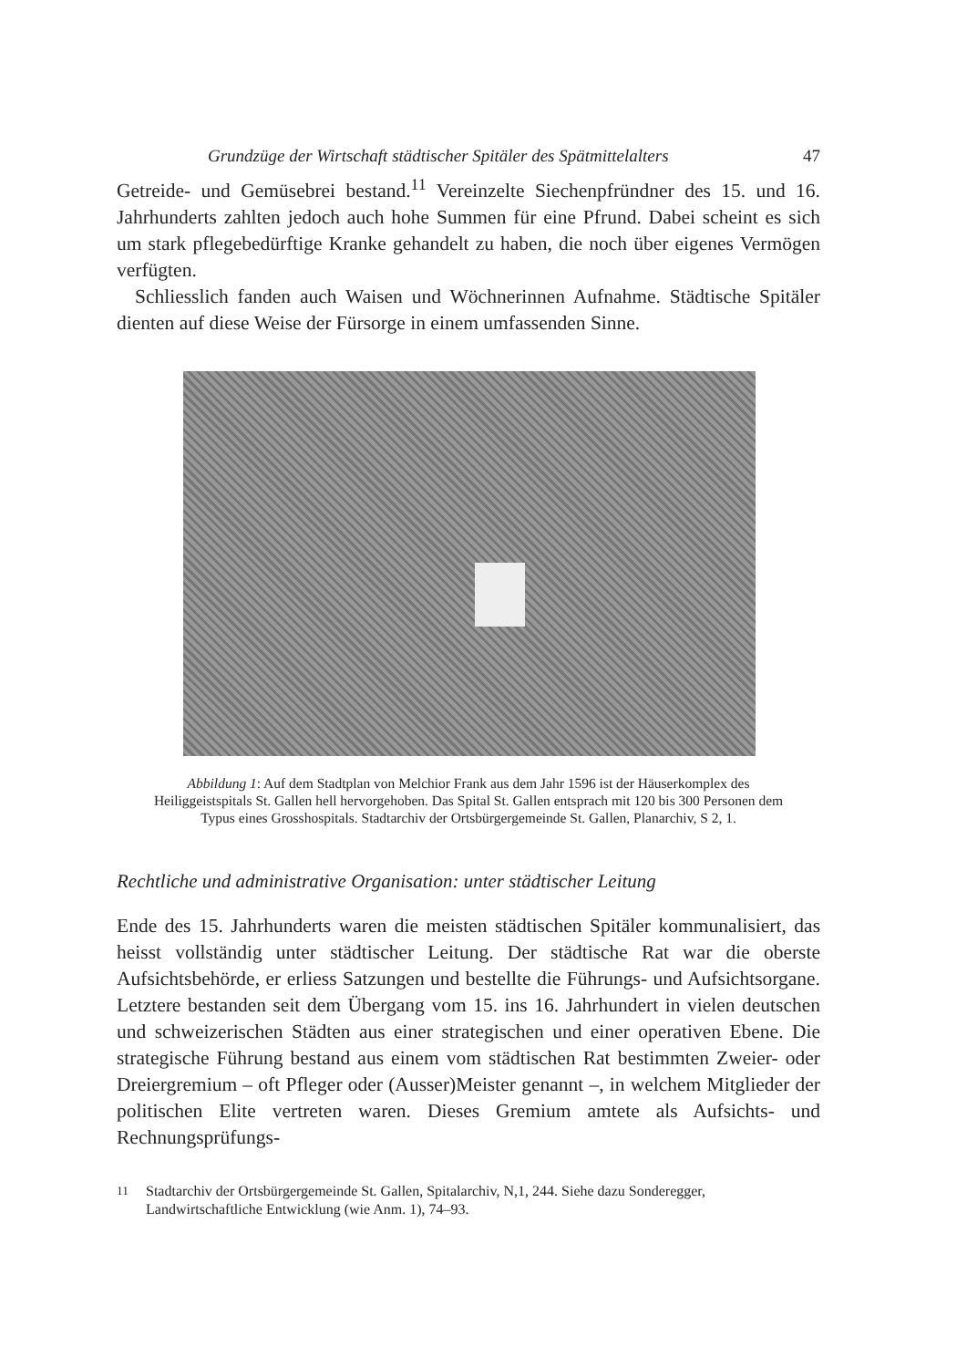Grundzüge der Wirtschaft städtischer Spitäler des Spätmittelalters 47
Getreide- und Gemüsebrei bestand.<sup>11</sup> Vereinzelte Siechenpfründner des 15. und 16. Jahrhunderts zahlten jedoch auch hohe Summen für eine Pfrund. Dabei scheint es sich um stark pflegebedürftige Kranke gehandelt zu haben, die noch über eigenes Vermögen verfügten.
Schliesslich fanden auch Waisen und Wöchnerinnen Aufnahme. Städtische Spitäler dienten auf diese Weise der Fürsorge in einem umfassenden Sinne.
Abbildung 1: Auf dem Stadtplan von Melchior Frank aus dem Jahr 1596 ist der Häuserkomplex des Heiliggeistspitals St. Gallen hell hervorgehoben. Das Spital St. Gallen entsprach mit 120 bis 300 Personen dem Typus eines Grosshospitals. Stadtarchiv der Ortsbürgergemeinde St. Gallen, Planarchiv, S 2, 1.
Rechtliche und administrative Organisation: unter städtischer Leitung
Ende des 15. Jahrhunderts waren die meisten städtischen Spitäler kommunalisiert, das heisst vollständig unter städtischer Leitung. Der städtische Rat war die oberste Aufsichtsbehörde, er erliess Satzungen und bestellte die Führungs- und Aufsichtsorgane. Letztere bestanden seit dem Übergang vom 15. ins 16. Jahrhundert in vielen deutschen und schweizerischen Städten aus einer strategischen und einer operativen Ebene. Die strategische Führung bestand aus einem vom städtischen Rat bestimmten Zweier- oder Dreiergremium – oft Pfleger oder (Ausser)Meister genannt –, in welchem Mitglieder der politischen Elite vertreten waren. Dieses Gremium amtete als Aufsichts- und Rechnungsprüfungs-
<sup>11</sup> Stadtarchiv der Ortsbürgergemeinde St. Gallen, Spitalarchiv, N,1, 244. Siehe dazu Sonderegger, Landwirtschaftliche Entwicklung (wie Anm. 1), 74–93.